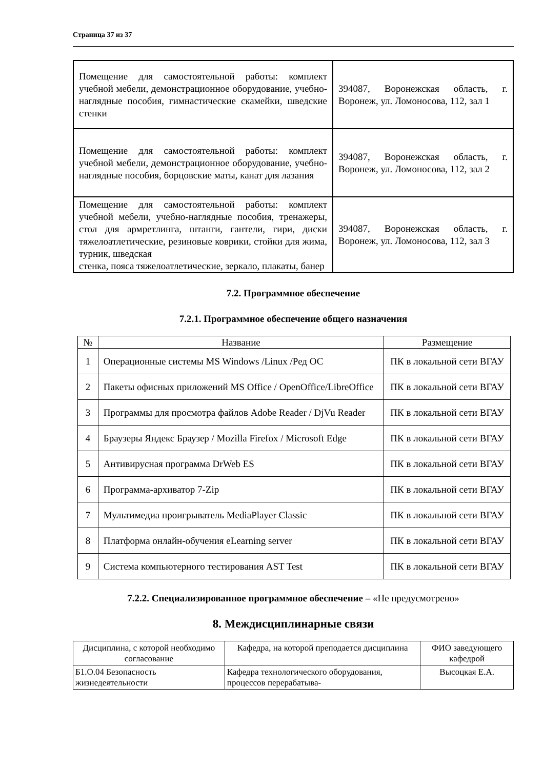Страница 37 из 37
| Помещение для самостоятельной работы: комплект учебной мебели, демонстрационное оборудование, учебно-наглядные пособия, гимнастические скамейки, шведские стенки | 394087, Воронежская область, г. Воронеж, ул. Ломоносова, 112, зал 1 |
| Помещение для самостоятельной работы: комплект учебной мебели, демонстрационное оборудование, учебно-наглядные пособия, борцовские маты, канат для лазания | 394087, Воронежская область, г. Воронеж, ул. Ломоносова, 112, зал 2 |
| Помещение для самостоятельной работы: комплект учебной мебели, учебно-наглядные пособия, тренажеры, стол для армретлинга, штанги, гантели, гири, диски тяжелоатлетические, резиновые коврики, стойки для жима, турник, шведская стенка, пояса тяжелоатлетические, зеркало, плакаты, банер | 394087, Воронежская область, г. Воронеж, ул. Ломоносова, 112, зал 3 |
7.2. Программное обеспечение
7.2.1. Программное обеспечение общего назначения
| № | Название | Размещение |
| --- | --- | --- |
| 1 | Операционные системы MS Windows /Linux /Ред ОС | ПК в локальной сети ВГАУ |
| 2 | Пакеты офисных приложений MS Office / OpenOffice/LibreOffice | ПК в локальной сети ВГАУ |
| 3 | Программы для просмотра файлов Adobe Reader / DjVu Reader | ПК в локальной сети ВГАУ |
| 4 | Браузеры Яндекс Браузер / Mozilla Firefox / Microsoft Edge | ПК в локальной сети ВГАУ |
| 5 | Антивирусная программа DrWeb ES | ПК в локальной сети ВГАУ |
| 6 | Программа-архиватор 7-Zip | ПК в локальной сети ВГАУ |
| 7 | Мультимедиа проигрыватель MediaPlayer Classic | ПК в локальной сети ВГАУ |
| 8 | Платформа онлайн-обучения eLearning server | ПК в локальной сети ВГАУ |
| 9 | Система компьютерного тестирования AST Test | ПК в локальной сети ВГАУ |
7.2.2. Специализированное программное обеспечение – «Не предусмотрено»
8. Междисциплинарные связи
| Дисциплина, с которой необходимо согласование | Кафедра, на которой преподается дисциплина | ФИО заведующего кафедрой |
| --- | --- | --- |
| Б1.О.04 Безопасность жизнедеятельности | Кафедра технологического оборудования, процессов перерабатыва- | Высоцкая Е.А. |